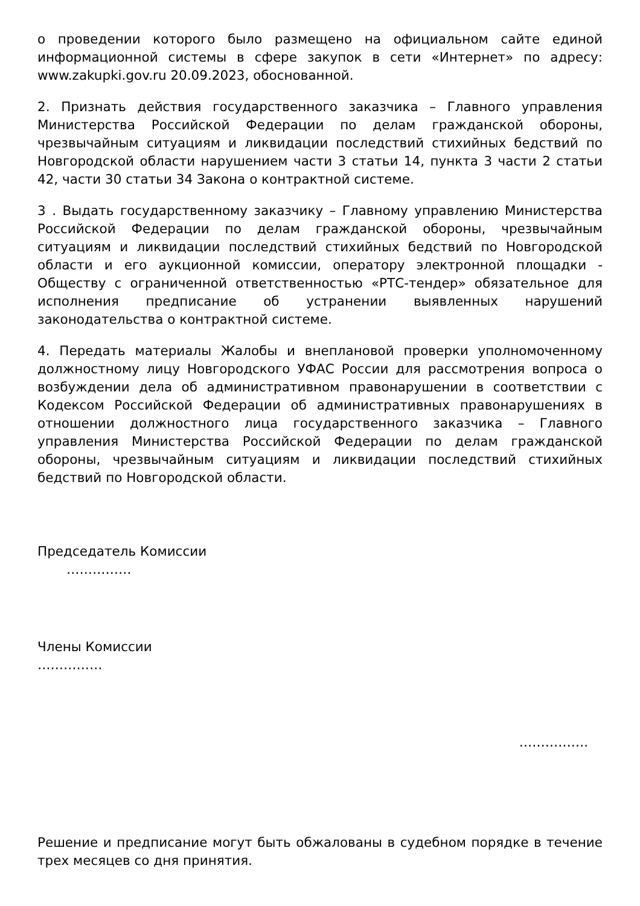о проведении которого было размещено на официальном сайте единой информационной системы в сфере закупок в сети «Интернет» по адресу: www.zakupki.gov.ru 20.09.2023, обоснованной.
2. Признать действия государственного заказчика – Главного управления Министерства Российской Федерации по делам гражданской обороны, чрезвычайным ситуациям и ликвидации последствий стихийных бедствий по Новгородской области нарушением части 3 статьи 14, пункта 3 части 2 статьи 42, части 30 статьи 34 Закона о контрактной системе.
3 . Выдать государственному заказчику – Главному управлению Министерства Российской Федерации по делам гражданской обороны, чрезвычайным ситуациям и ликвидации последствий стихийных бедствий по Новгородской области и его аукционной комиссии, оператору электронной площадки - Обществу с ограниченной ответственностью «РТС-тендер» обязательное для исполнения предписание об устранении выявленных нарушений законодательства о контрактной системе.
4. Передать материалы Жалобы и внеплановой проверки уполномоченному должностному лицу Новгородского УФАС России для рассмотрения вопроса о возбуждении дела об административном правонарушении в соответствии с Кодексом Российской Федерации об административных правонарушениях в отношении должностного лица государственного заказчика – Главного управления Министерства Российской Федерации по делам гражданской обороны, чрезвычайным ситуациям и ликвидации последствий стихийных бедствий по Новгородской области.
Председатель Комиссии
……………
Члены Комиссии
……………
…………….
Решение и предписание могут быть обжалованы в судебном порядке в течение трех месяцев со дня принятия.